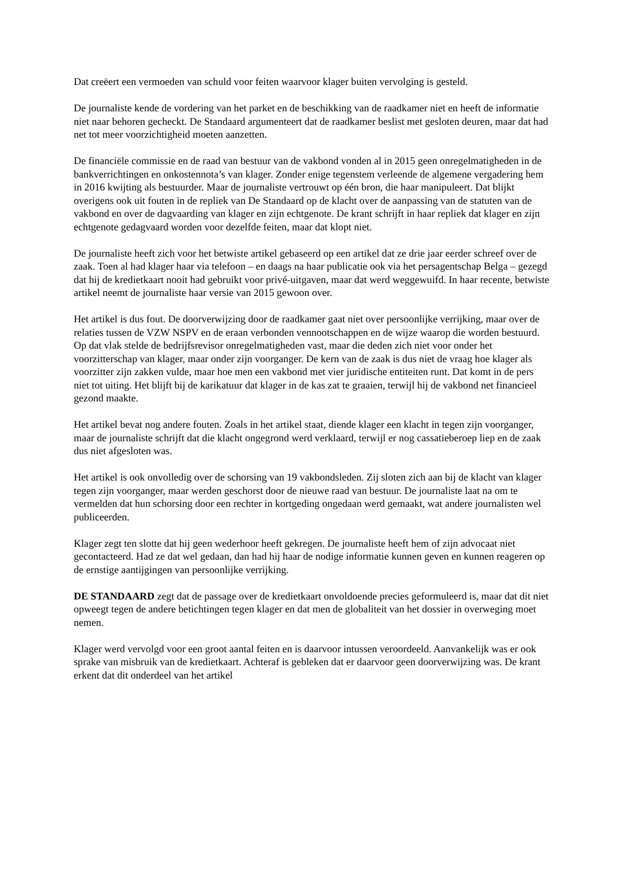Dat creëert een vermoeden van schuld voor feiten waarvoor klager buiten vervolging is gesteld.
De journaliste kende de vordering van het parket en de beschikking van de raadkamer niet en heeft de informatie niet naar behoren gecheckt. De Standaard argumenteert dat de raadkamer beslist met gesloten deuren, maar dat had net tot meer voorzichtigheid moeten aanzetten.
De financiële commissie en de raad van bestuur van de vakbond vonden al in 2015 geen onregelmatigheden in de bankverrichtingen en onkostennota’s van klager. Zonder enige tegenstem verleende de algemene vergadering hem in 2016 kwijting als bestuurder. Maar de journaliste vertrouwt op één bron, die haar manipuleert. Dat blijkt overigens ook uit fouten in de repliek van De Standaard op de klacht over de aanpassing van de statuten van de vakbond en over de dagvaarding van klager en zijn echtgenote. De krant schrijft in haar repliek dat klager en zijn echtgenote gedagvaard worden voor dezelfde feiten, maar dat klopt niet.
De journaliste heeft zich voor het betwiste artikel gebaseerd op een artikel dat ze drie jaar eerder schreef over de zaak. Toen al had klager haar via telefoon – en daags na haar publicatie ook via het persagentschap Belga – gezegd dat hij de kredietkaart nooit had gebruikt voor privé-uitgaven, maar dat werd weggewuifd. In haar recente, betwiste artikel neemt de journaliste haar versie van 2015 gewoon over.
Het artikel is dus fout. De doorverwijzing door de raadkamer gaat niet over persoonlijke verrijking, maar over de relaties tussen de VZW NSPV en de eraan verbonden vennootschappen en de wijze waarop die worden bestuurd. Op dat vlak stelde de bedrijfsrevisor onregelmatigheden vast, maar die deden zich niet voor onder het voorzitterschap van klager, maar onder zijn voorganger. De kern van de zaak is dus niet de vraag hoe klager als voorzitter zijn zakken vulde, maar hoe men een vakbond met vier juridische entiteiten runt. Dat komt in de pers niet tot uiting. Het blijft bij de karikatuur dat klager in de kas zat te graaien, terwijl hij de vakbond net financieel gezond maakte.
Het artikel bevat nog andere fouten. Zoals in het artikel staat, diende klager een klacht in tegen zijn voorganger, maar de journaliste schrijft dat die klacht ongegrond werd verklaard, terwijl er nog cassatieberoep liep en de zaak dus niet afgesloten was.
Het artikel is ook onvolledig over de schorsing van 19 vakbondsleden. Zij sloten zich aan bij de klacht van klager tegen zijn voorganger, maar werden geschorst door de nieuwe raad van bestuur. De journaliste laat na om te vermelden dat hun schorsing door een rechter in kortgeding ongedaan werd gemaakt, wat andere journalisten wel publiceerden.
Klager zegt ten slotte dat hij geen wederhoor heeft gekregen. De journaliste heeft hem of zijn advocaat niet gecontacteerd. Had ze dat wel gedaan, dan had hij haar de nodige informatie kunnen geven en kunnen reageren op de ernstige aantijgingen van persoonlijke verrijking.
DE STANDAARD zegt dat de passage over de kredietkaart onvoldoende precies geformuleerd is, maar dat dit niet opweegt tegen de andere betichtingen tegen klager en dat men de globaliteit van het dossier in overweging moet nemen.
Klager werd vervolgd voor een groot aantal feiten en is daarvoor intussen veroordeeld. Aanvankelijk was er ook sprake van misbruik van de kredietkaart. Achteraf is gebleken dat er daarvoor geen doorverwijzing was. De krant erkent dat dit onderdeel van het artikel